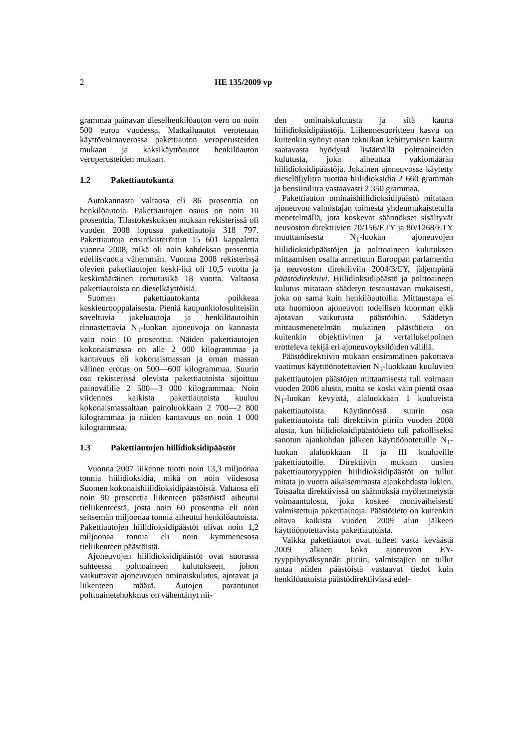2 HE 135/2009 vp
grammaa painavan dieselhenkilöauton vero on noin 500 euroa vuodessa. Matkailuautot verotetaan käyttövoimaverossa pakettiauton veroperusteiden mukaan ja kaksikäyttöautot henkilöauton veroperusteiden mukaan.
1.2 Pakettiautokanta
Autokannasta valtaosa eli 86 prosenttia on henkilöautoja. Pakettiautojen osuus on noin 10 prosenttia. Tilastokeskuksen mukaan rekisterissä oli vuoden 2008 lopussa pakettiautoja 318 797. Pakettiautoja ensirekisteröitiin 15 601 kappaletta vuonna 2008, mikä oli noin kahdeksan prosenttia edellisvuotta vähemmän. Vuonna 2008 rekisterissä olevien pakettiautojen keski-ikä oli 10,5 vuotta ja keskimääräinen romutusikä 18 vuotta. Valtaosa pakettiautoista on dieselkäyttöisiä.
Suomen pakettiautokanta poikkeaa keskieurooppalaisesta. Pieniä kaupunkiolosuhteisiin soveltuvia jakeluautoja ja henkilöautoihin rinnastettavia N<sub>1</sub>-luokan ajoneuvoja on kannasta vain noin 10 prosenttia. Näiden pakettiautojen kokonaismassa on alle 2 000 kilogrammaa ja kantavuus eli kokonaismassan ja oman massan välinen erotus on 500—600 kilogrammaa. Suurin osa rekisterissä olevista pakettiautoista sijoittuu painovälille 2 500—3 000 kilogrammaa. Noin viidennes kaikista pakettiautoista kuuluu kokonaismassaltaan painoluokkaan 2 700—2 800 kilogrammaa ja niiden kantavuus on noin 1 000 kilogrammaa.
1.3 Pakettiautojen hiilidioksidipäästöt
Vuonna 2007 liikenne tuotti noin 13,3 miljoonaa tonnia hiilidioksidia, mikä on noin viidesosa Suomen kokonaishiilidioksidipäästöistä. Valtaosa eli noin 90 prosenttia liikenteen päästöistä aiheutui tieliikenteestä, josta noin 60 prosenttia eli noin seitsemän miljoonaa tonnia aiheutui henkilöautoista. Pakettiautojen hiilidioksidipäästöt olivat noin 1,2 miljoonaa tonnia eli noin kymmenesosa tieliikenteen päästöistä.
Ajoneuvojen hiilidioksidipäästöt ovat suorassa suhteessa polttoaineen kulutukseen, johon vaikuttavat ajoneuvojen ominaiskulutus, ajotavat ja liikenteen määrä. Autojen parantunut polttoainetehokkuus on vähentänyt nii-
den ominaiskulutusta ja sitä kautta hiilidioksidipäästöjä. Liikennesuoritteen kasvu on kuitenkin syönyt osan tekniikan kehittymisen kautta saatavasta hyödystä lisäämällä polttoaineiden kulutusta, joka aiheuttaa vakiomäärän hiilidioksidipäästöjä. Jokainen ajoneuvossa käytetty dieselöljylitra tuottaa hiilidioksidia 2 660 grammaa ja bensiinilitra vastaavasti 2 350 grammaa.
Pakettiauton ominaishiilidioksidipäästö mitataan ajoneuvon valmistajan toimesta yhdenmukaistetulla menetelmällä, jota koskevat säännökset sisältyvät neuvoston direktiivien 70/156/ETY ja 80/1268/ETY muuttamisesta N<sub>1</sub>-luokan ajoneuvojen hiilidioksidipäästöjen ja polttoaineen kulutuksen mittaamisen osalta annettuun Euroopan parlamentin ja neuvoston direktiiviin 2004/3/EY, jäljempänä päästödirektiivi. Hiilidioksidipäästö ja polttoaineen kulutus mitataan säädetyn testaustavan mukaisesti, joka on sama kuin henkilöautoilla. Mittaustapa ei ota huomioon ajoneuvon todellisen kuorman eikä ajotavan vaikutusta päästöihin. Säädetyn mittausmenetelmän mukainen päästötieto on kuitenkin objektiivinen ja vertailukelpoinen erotteleva tekijä eri ajoneuvoyksilöiden välillä.
Päästödirektiivin mukaan ensimmäinen pakottava vaatimus käyttöönotettavien N<sub>1</sub>-luokkaan kuuluvien pakettiautojen päästöjen mittaamisesta tuli voimaan vuoden 2006 alusta, mutta se koski vain pientä osaa N<sub>1</sub>-luokan kevyistä, alaluokkaan I kuuluvista pakettiautoista. Käytännössä suurin osa pakettiautoista tuli direktiivin piiriin vuoden 2008 alusta, kun hiilidioksidipäästötieto tuli pakolliseksi sanotun ajankohdan jälkeen käyttöönotetuille N<sub>1</sub>-luokan alaluokkaan II ja III kuuluville pakettiautoille. Direktiivin mukaan uusien pakettiautotyyppien hiilidioksidipäästöt on tullut mitata jo vuotta aikaisemmasta ajankohdasta lukien. Toisaalta direktiivissä on säännöksiä myöhennetystä voimaantulosta, joka koskee monivaiheisesti valmistettuja pakettiautoja. Päästötieto on kuitenkin oltava kaikista vuoden 2009 alun jälkeen käyttöönotettavista pakettiautoista.
Vaikka pakettiautot ovat tulleet vasta keväästä 2009 alkaen koko ajoneuvon EY-tyyppihyväksynnän piiriin, valmistajien on tullut antaa niiden päästöistä vastaavat tiedot kuin henkilöautoista päästödirektiivissä edel-